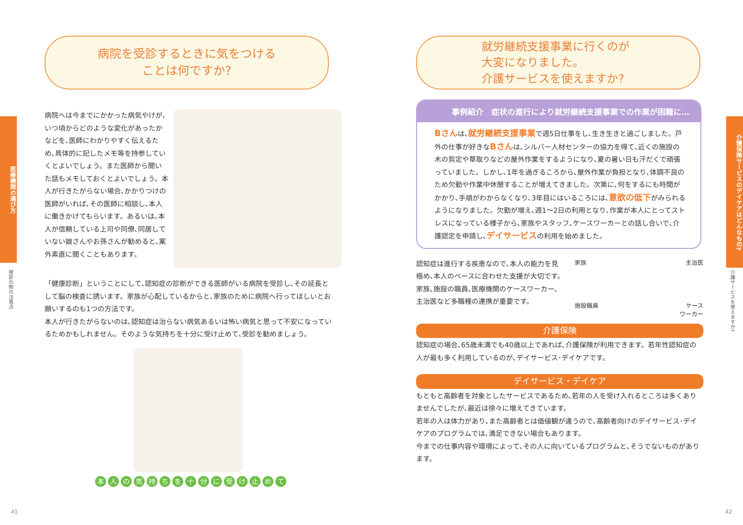医療機関の選び方
受診の際の注意点
病院を受診するときに気をつける
ことは何ですか?
病院へは今までにかかった病気やけが､いつ頃からどのような変化があったかなどを､医師にわかりやすく伝えるため､具体的に記したメモ等を持参していくとよいでしょう。また医師から聞いた話もメモしておくとよいでしょう。本人が行きたがらない場合､かかりつけの医師がいれば､その医師に相談し､本人に働きかけてもらいます。あるいは､本人が信頼している上司や同僚､同居していない娘さんやお孫さんが勧めると､案外素直に聞くこともあります。
「健康診断」ということにして､認知症の診断ができる医師がいる病院を受診し､その延長として脳の検査に誘います。家族が心配しているからと､家族のために病院へ行ってほしいとお願いするのも1つの方法です。
本人が行きたがらないのは､認知症は治らない病気あるいは怖い病気と思って不安になっているためかもしれません。そのような気持ちを十分に受け止めて､受診を勧めましょう。
本人の気持ちを十分に受け止めて
41
介護保険サービスのデイケアはどんなもの?
介護サービスを使えますか?
就労継続支援事業に行くのが
大変になりました。
介護サービスを使えますか?
事例紹介　症状の進行により就労継続支援事業での作業が困難に…
Bさんは､就労継続支援事業で週5日仕事をし､生き生きと過ごしました。戸外の仕事が好きなBさんは､シルバー人材センターの協力を得て､近くの施設の木の剪定や草取りなどの屋外作業をするようになり､夏の暑い日も汗だくで頑張っていました。しかし､1年を過ぎるころから､屋外作業が負担となり､体調不良のため欠勤や作業中休憩することが増えてきました。次第に､何をするにも時間がかかり､手順がわからなくなり､3年目にはいるころには､意欲の低下がみられるようになりました。欠勤が増え､週1～2日の利用となり､作業が本人にとってストレスになっている様子から､家族やスタッフ､ケースワーカーとの話し合いで､介護認定を申請し､デイサービスの利用を始めました。
認知症は進行する疾患なので､本人の能力を見極め､本人のペースに合わせた支援が大切です。家族､施設の職員､医療機関のケースワーカー､主治医など多職種の連携が重要です。
家族 主治医 施設職員 ケース
ワーカー
介護保険
認知症の場合､65歳未満でも40歳以上であれば､介護保険が利用できます。若年性認知症の人が最も多く利用しているのが､デイサービス･デイケアです。
デイサービス・デイケア
もともと高齢者を対象としたサービスであるため､若年の人を受け入れるところは多くありませんでしたが､最近は徐々に増えてきています。
若年の人は体力があり､また高齢者とは価値観が違うので､高齢者向けのデイサービス･デイケアのプログラムでは､満足できない場合もあります。
今までの仕事内容や環境によって､その人に向いているプログラムと､そうでないものがあります。
42